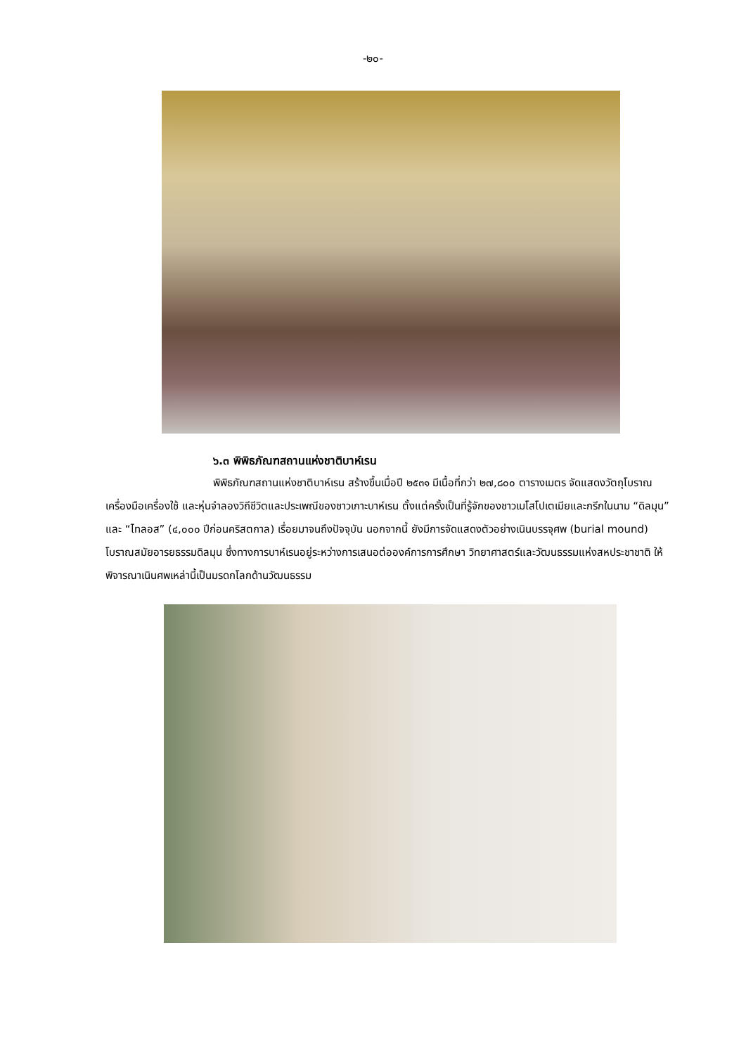-๒๐-
๖.๓ พิพิธภัณฑสถานแห่งชาติบาห์เรน
พิพิธภัณฑสถานแห่งชาติบาห์เรน สร้างขึ้นเมื่อปี ๒๕๓๑ มีเนื้อที่กว่า ๒๗,๘๐๐ ตารางเมตร จัดแสดงวัตถุโบราณ เครื่องมือเครื่องใช้ และหุ่นจำลองวิถีชีวิตและประเพณีของชาวเกาะบาห์เรน ตั้งแต่ครั้งเป็นที่รู้จักของชาวเมโสโปเตเมียและกรีกในนาม “ดิลมุน” และ “ไทลอส” (๔,๐๐๐ ปีก่อนคริสตกาล) เรื่อยมาจนถึงปัจจุบัน นอกจากนี้ ยังมีการจัดแสดงตัวอย่างเนินบรรจุศพ (burial mound) โบราณสมัยอารยธรรมดิลมุน ซึ่งทางการบาห์เรนอยู่ระหว่างการเสนอต่อองค์การการศึกษา วิทยาศาสตร์และวัฒนธรรมแห่งสหประชาชาติ ให้พิจารณาเนินศพเหล่านี้เป็นมรดกโลกด้านวัฒนธรรม